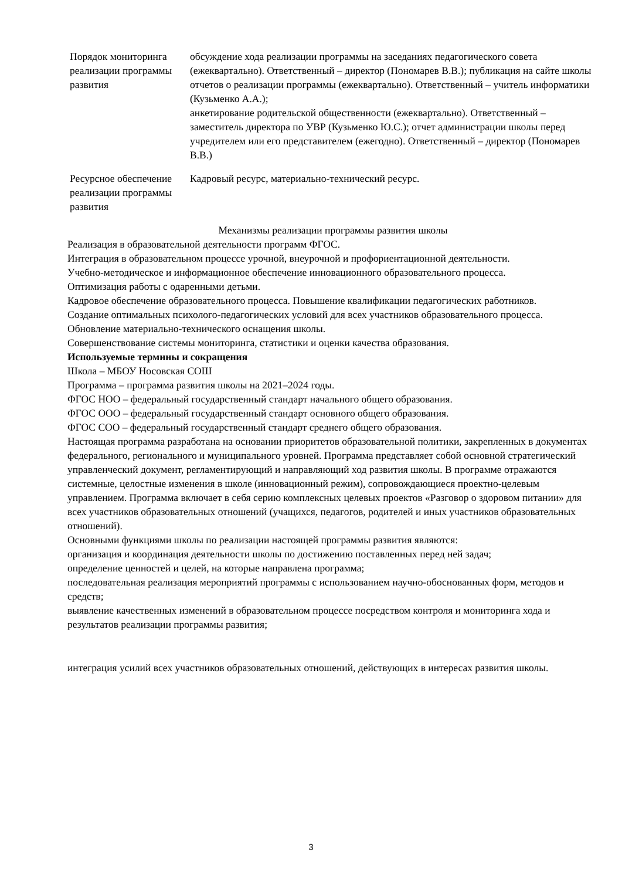| Порядок мониторинга реализации программы развития | обсуждение хода реализации программы на заседаниях педагогического совета (ежеквартально). Ответственный – директор (Пономарев В.В.); публикация на сайте школы отчетов о реализации программы (ежеквартально). Ответственный – учитель информатики (Кузьменко А.А.); анкетирование родительской общественности (ежеквартально). Ответственный – заместитель директора по УВР (Кузьменко Ю.С.); отчет администрации школы перед учредителем или его представителем (ежегодно). Ответственный – директор (Пономарев В.В.) |
| Ресурсное обеспечение реализации программы развития | Кадровый ресурс, материально-технический ресурс. |
Механизмы реализации программы развития школы
Реализация в образовательной деятельности программ ФГОС.
Интеграция в образовательном процессе урочной, внеурочной и профориентационной деятельности.
Учебно-методическое и информационное обеспечение инновационного образовательного процесса.
Оптимизация работы с одаренными детьми.
Кадровое обеспечение образовательного процесса. Повышение квалификации педагогических работников.
Создание оптимальных психолого-педагогических условий для всех участников образовательного процесса.
Обновление материально-технического оснащения школы.
Совершенствование системы мониторинга, статистики и оценки качества образования.
Используемые термины и сокращения
Школа – МБОУ Носовская СОШ
Программа – программа развития школы на 2021–2024 годы.
ФГОС НОО – федеральный государственный стандарт начального общего образования.
ФГОС ООО – федеральный государственный стандарт основного общего образования.
ФГОС СОО – федеральный государственный стандарт среднего общего образования.
Настоящая программа разработана на основании приоритетов образовательной политики, закрепленных в документах федерального, регионального и муниципального уровней. Программа представляет собой основной стратегический управленческий документ, регламентирующий и направляющий ход развития школы. В программе отражаются системные, целостные изменения в школе (инновационный режим), сопровождающиеся проектно-целевым управлением. Программа включает в себя серию комплексных целевых проектов «Разговор о здоровом питании» для всех участников образовательных отношений (учащихся, педагогов, родителей и иных участников образовательных отношений).
Основными функциями школы по реализации настоящей программы развития являются:
организация и координация деятельности школы по достижению поставленных перед ней задач;
определение ценностей и целей, на которые направлена программа;
последовательная реализация мероприятий программы с использованием научно-обоснованных форм, методов и средств;
выявление качественных изменений в образовательном процессе посредством контроля и мониторинга хода и результатов реализации программы развития;
интеграция усилий всех участников образовательных отношений, действующих в интересах развития школы.
3